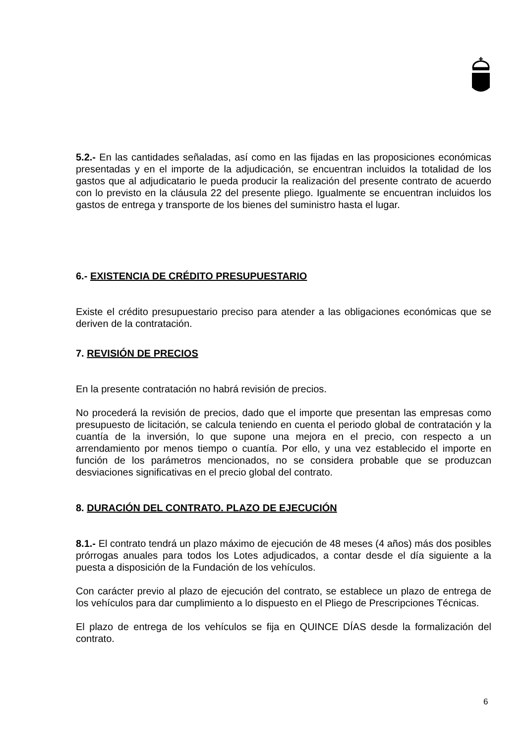5.2.- En las cantidades señaladas, así como en las fijadas en las proposiciones económicas presentadas y en el importe de la adjudicación, se encuentran incluidos la totalidad de los gastos que al adjudicatario le pueda producir la realización del presente contrato de acuerdo con lo previsto en la cláusula 22 del presente pliego. Igualmente se encuentran incluidos los gastos de entrega y transporte de los bienes del suministro hasta el lugar.
6.- EXISTENCIA DE CRÉDITO PRESUPUESTARIO
Existe el crédito presupuestario preciso para atender a las obligaciones económicas que se deriven de la contratación.
7. REVISIÓN DE PRECIOS
En la presente contratación no habrá revisión de precios.
No procederá la revisión de precios, dado que el importe que presentan las empresas como presupuesto de licitación, se calcula teniendo en cuenta el periodo global de contratación y la cuantía de la inversión, lo que supone una mejora en el precio, con respecto a un arrendamiento por menos tiempo o cuantía. Por ello, y una vez establecido el importe en función de los parámetros mencionados, no se considera probable que se produzcan desviaciones significativas en el precio global del contrato.
8. DURACIÓN DEL CONTRATO. PLAZO DE EJECUCIÓN
8.1.- El contrato tendrá un plazo máximo de ejecución de 48 meses (4 años) más dos posibles prórrogas anuales para todos los Lotes adjudicados, a contar desde el día siguiente a la puesta a disposición de la Fundación de los vehículos.
Con carácter previo al plazo de ejecución del contrato, se establece un plazo de entrega de los vehículos para dar cumplimiento a lo dispuesto en el Pliego de Prescripciones Técnicas.
El plazo de entrega de los vehículos se fija en QUINCE DÍAS desde la formalización del contrato.
6